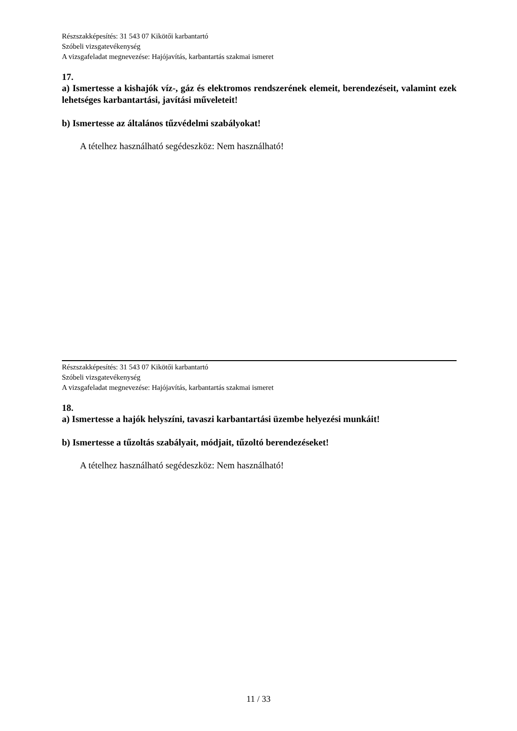Részszakképesítés: 31 543 07 Kikötői karbantartó
Szóbeli vizsgatevékenység
A vizsgafeladat megnevezése: Hajójavítás, karbantartás szakmai ismeret
17.
a) Ismertesse a kishajók víz-, gáz és elektromos rendszerének elemeit, berendezéseit, valamint ezek lehetséges karbantartási, javítási műveleteit!
b) Ismertesse az általános tűzvédelmi szabályokat!
A tételhez használható segédeszköz: Nem használható!
Részszakképesítés: 31 543 07 Kikötői karbantartó
Szóbeli vizsgatevékenység
A vizsgafeladat megnevezése: Hajójavítás, karbantartás szakmai ismeret
18.
a) Ismertesse a hajók helyszíni, tavaszi karbantartási üzembe helyezési munkáit!
b) Ismertesse a tűzoltás szabályait, módjait, tűzoltó berendezéseket!
A tételhez használható segédeszköz: Nem használható!
11 / 33